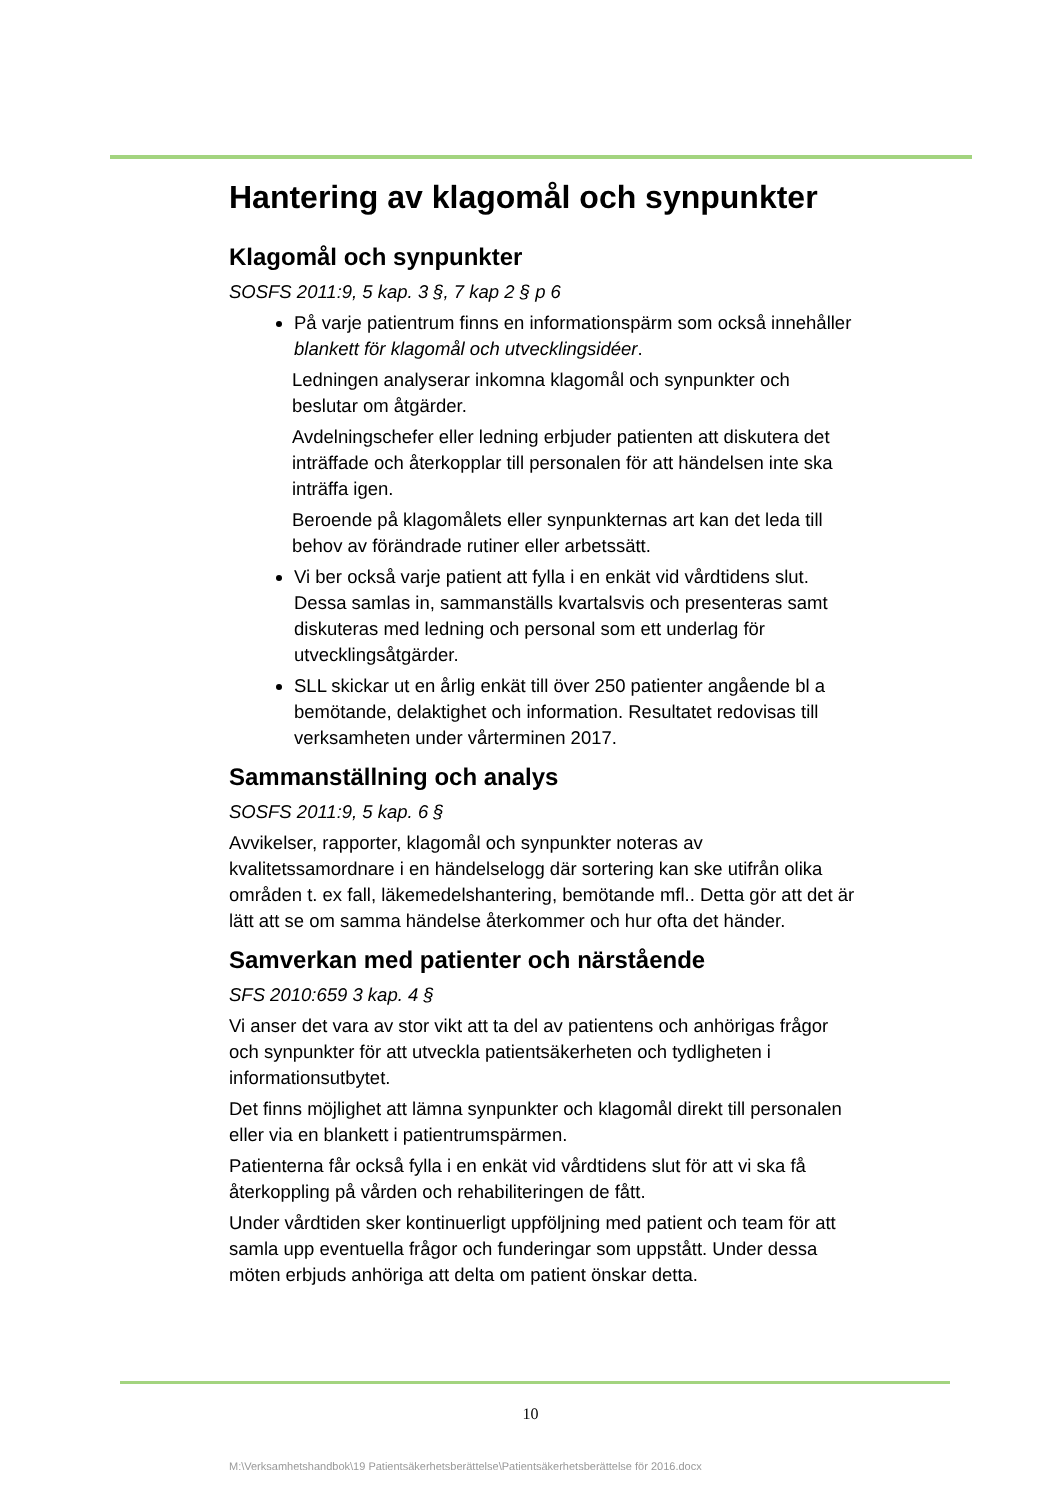Hantering av klagomål och synpunkter
Klagomål och synpunkter
SOSFS 2011:9, 5 kap. 3 §, 7 kap 2 § p 6
På varje patientrum finns en informationspärm som också innehåller blankett för klagomål och utvecklingsidéer.
Ledningen analyserar inkomna klagomål och synpunkter och beslutar om åtgärder.
Avdelningschefer eller ledning erbjuder patienten att diskutera det inträffade och återkopplar till personalen för att händelsen inte ska inträffa igen.
Beroende på klagomålets eller synpunkternas art kan det leda till behov av förändrade rutiner eller arbetssätt.
Vi ber också varje patient att fylla i en enkät vid vårdtidens slut. Dessa samlas in, sammanställs kvartalsvis och presenteras samt diskuteras med ledning och personal som ett underlag för utvecklingsåtgärder.
SLL skickar ut en årlig enkät till över 250 patienter angående bl a bemötande, delaktighet och information. Resultatet redovisas till verksamheten under vårterminen 2017.
Sammanställning och analys
SOSFS 2011:9, 5 kap. 6 §
Avvikelser, rapporter, klagomål och synpunkter noteras av kvalitetssamordnare i en händelselogg där sortering kan ske utifrån olika områden t. ex fall, läkemedelshantering, bemötande mfl.. Detta gör att det är lätt att se om samma händelse återkommer och hur ofta det händer.
Samverkan med patienter och närstående
SFS 2010:659 3 kap. 4 §
Vi anser det vara av stor vikt att ta del av patientens och anhörigas frågor och synpunkter för att utveckla patientsäkerheten och tydligheten i informationsutbytet.
Det finns möjlighet att lämna synpunkter och klagomål direkt till personalen eller via en blankett i patientrumspärmen.
Patienterna får också fylla i en enkät vid vårdtidens slut för att vi ska få återkoppling på vården och rehabiliteringen de fått.
Under vårdtiden sker kontinuerligt uppföljning med patient och team för att samla upp eventuella frågor och funderingar som uppstått. Under dessa möten erbjuds anhöriga att delta om patient önskar detta.
10
M:\Verksamhetshandbok\19 Patientsäkerhetsberättelse\Patientsäkerhetsberättelse för 2016.docx